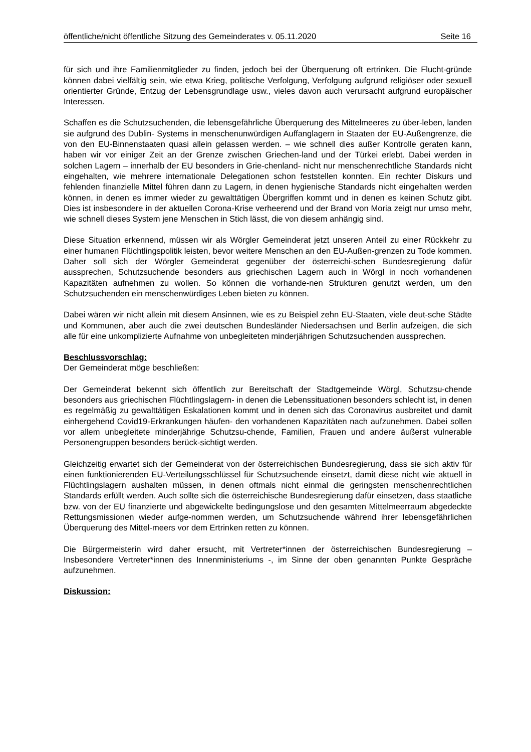öffentliche/nicht öffentliche Sitzung des Gemeinderates v. 05.11.2020 Seite 16
für sich und ihre Familienmitglieder zu finden, jedoch bei der Überquerung oft ertrinken. Die Flucht-gründe können dabei vielfältig sein, wie etwa Krieg, politische Verfolgung, Verfolgung aufgrund religiöser oder sexuell orientierter Gründe, Entzug der Lebensgrundlage usw., vieles davon auch verursacht aufgrund europäischer Interessen.
Schaffen es die Schutzsuchenden, die lebensgefährliche Überquerung des Mittelmeeres zu über-leben, landen sie aufgrund des Dublin- Systems in menschenunwürdigen Auffanglagern in Staaten der EU-Außengrenze, die von den EU-Binnenstaaten quasi allein gelassen werden. – wie schnell dies außer Kontrolle geraten kann, haben wir vor einiger Zeit an der Grenze zwischen Griechen-land und der Türkei erlebt. Dabei werden in solchen Lagern – innerhalb der EU besonders in Grie-chenland- nicht nur menschenrechtliche Standards nicht eingehalten, wie mehrere internationale Delegationen schon feststellen konnten. Ein rechter Diskurs und fehlenden finanzielle Mittel führen dann zu Lagern, in denen hygienische Standards nicht eingehalten werden können, in denen es immer wieder zu gewalttätigen Übergriffen kommt und in denen es keinen Schutz gibt. Dies ist insbesondere in der aktuellen Corona-Krise verheerend und der Brand von Moria zeigt nur umso mehr, wie schnell dieses System jene Menschen in Stich lässt, die von diesem anhängig sind.
Diese Situation erkennend, müssen wir als Wörgler Gemeinderat jetzt unseren Anteil zu einer Rückkehr zu einer humanen Flüchtlingspolitik leisten, bevor weitere Menschen an den EU-Außen-grenzen zu Tode kommen. Daher soll sich der Wörgler Gemeinderat gegenüber der österreichi-schen Bundesregierung dafür aussprechen, Schutzsuchende besonders aus griechischen Lagern auch in Wörgl in noch vorhandenen Kapazitäten aufnehmen zu wollen. So können die vorhande-nen Strukturen genutzt werden, um den Schutzsuchenden ein menschenwürdiges Leben bieten zu können.
Dabei wären wir nicht allein mit diesem Ansinnen, wie es zu Beispiel zehn EU-Staaten, viele deut-sche Städte und Kommunen, aber auch die zwei deutschen Bundesländer Niedersachsen und Berlin aufzeigen, die sich alle für eine unkomplizierte Aufnahme von unbegleiteten minderjährigen Schutzsuchenden aussprechen.
Beschlussvorschlag:
Der Gemeinderat möge beschließen:
Der Gemeinderat bekennt sich öffentlich zur Bereitschaft der Stadtgemeinde Wörgl, Schutzsu-chende besonders aus griechischen Flüchtlingslagern- in denen die Lebenssituationen besonders schlecht ist, in denen es regelmäßig zu gewalttätigen Eskalationen kommt und in denen sich das Coronavirus ausbreitet und damit einhergehend Covid19-Erkrankungen häufen- den vorhandenen Kapazitäten nach aufzunehmen. Dabei sollen vor allem unbegleitete minderjährige Schutzsu-chende, Familien, Frauen und andere äußerst vulnerable Personengruppen besonders berück-sichtigt werden.
Gleichzeitig erwartet sich der Gemeinderat von der österreichischen Bundesregierung, dass sie sich aktiv für einen funktionierenden EU-Verteilungsschlüssel für Schutzsuchende einsetzt, damit diese nicht wie aktuell in Flüchtlingslagern aushalten müssen, in denen oftmals nicht einmal die geringsten menschenrechtlichen Standards erfüllt werden. Auch sollte sich die österreichische Bundesregierung dafür einsetzen, dass staatliche bzw. von der EU finanzierte und abgewickelte bedingungslose und den gesamten Mittelmeerraum abgedeckte Rettungsmissionen wieder aufge-nommen werden, um Schutzsuchende während ihrer lebensgefährlichen Überquerung des Mittel-meers vor dem Ertrinken retten zu können.
Die Bürgermeisterin wird daher ersucht, mit Vertreter*innen der österreichischen Bundesregierung – Insbesondere Vertreter*innen des Innenministeriums -, im Sinne der oben genannten Punkte Gespräche aufzunehmen.
Diskussion: